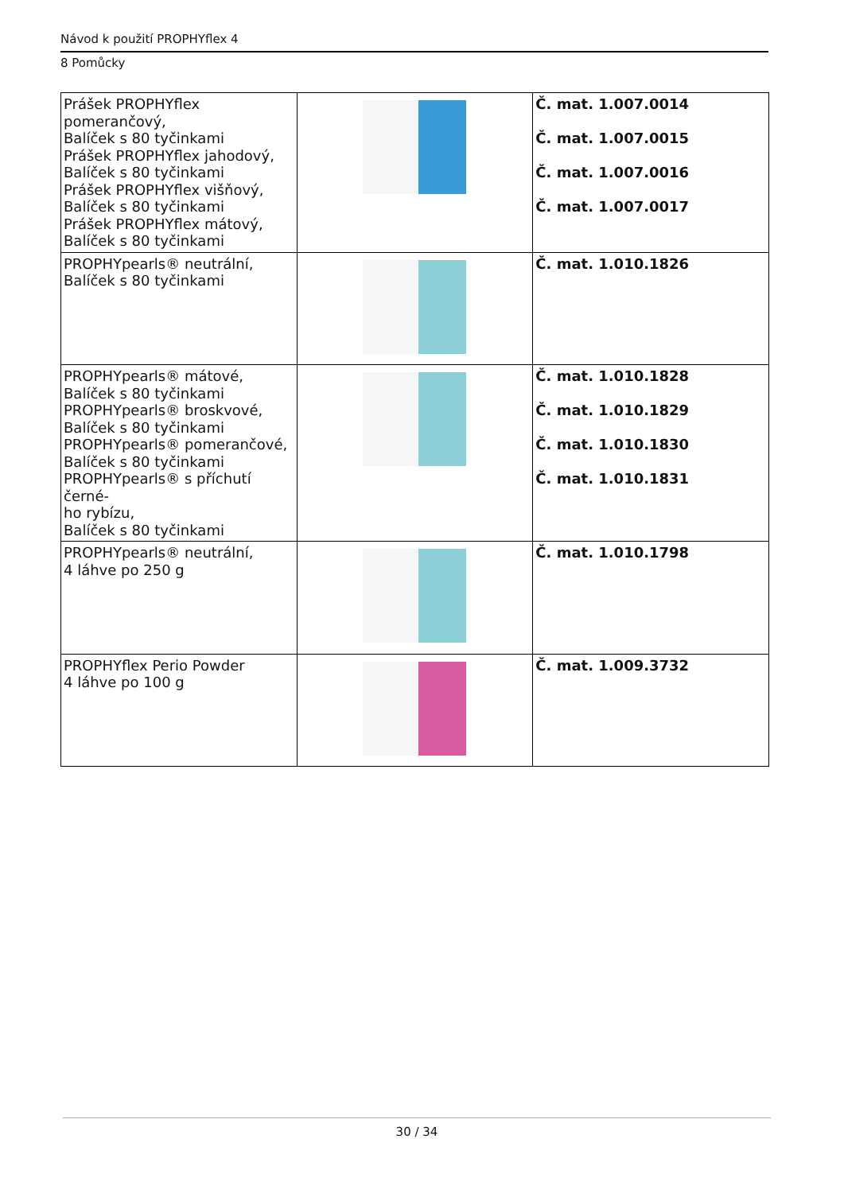Návod k použití PROPHYflex 4
8 Pomůcky
| Prášek PROPHYflex pomerančový, Balíček s 80 tyčinkami Prášek PROPHYflex jahodový, Balíček s 80 tyčinkami Prášek PROPHYflex višňový, Balíček s 80 tyčinkami Prášek PROPHYflex mátový, Balíček s 80 tyčinkami | | Č. mat. 1.007.0014 Č. mat. 1.007.0015 Č. mat. 1.007.0016 Č. mat. 1.007.0017 |
| PROPHYpearls® neutrální, Balíček s 80 tyčinkami | | Č. mat. 1.010.1826 |
| PROPHYpearls® mátové, Balíček s 80 tyčinkami PROPHYpearls® broskvové, Balíček s 80 tyčinkami PROPHYpearls® pomerančové, Balíček s 80 tyčinkami PROPHYpearls® s příchutí černé- ho rybízu, Balíček s 80 tyčinkami | | Č. mat. 1.010.1828 Č. mat. 1.010.1829 Č. mat. 1.010.1830 Č. mat. 1.010.1831 |
| PROPHYpearls® neutrální, 4 láhve po 250 g | | Č. mat. 1.010.1798 |
| PROPHYflex Perio Powder 4 láhve po 100 g | | Č. mat. 1.009.3732 |
30 / 34